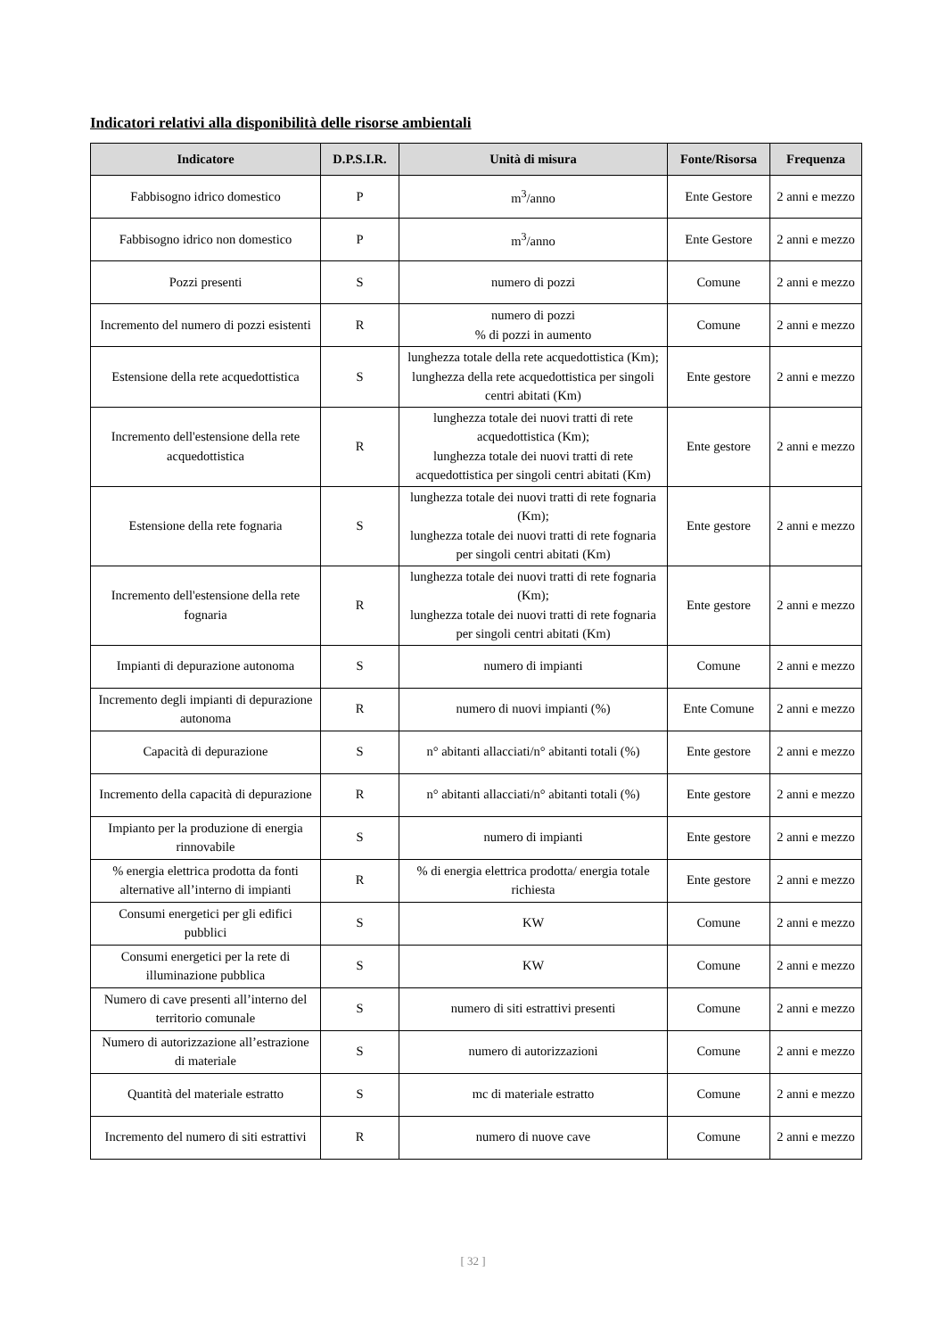Indicatori relativi alla disponibilità delle risorse ambientali
| Indicatore | D.P.S.I.R. | Unità di misura | Fonte/Risorsa | Frequenza |
| --- | --- | --- | --- | --- |
| Fabbisogno idrico domestico | P | m<sup>3</sup>/anno | Ente Gestore | 2 anni e mezzo |
| Fabbisogno idrico non domestico | P | m<sup>3</sup>/anno | Ente Gestore | 2 anni e mezzo |
| Pozzi presenti | S | numero di pozzi | Comune | 2 anni e mezzo |
| Incremento del numero di pozzi esistenti | R | numero di pozzi % di pozzi in aumento | Comune | 2 anni e mezzo |
| Estensione della rete acquedottistica | S | lunghezza totale della rete acquedottistica (Km); lunghezza della rete acquedottistica per singoli centri abitati (Km) | Ente gestore | 2 anni e mezzo |
| Incremento dell'estensione della rete acquedottistica | R | lunghezza totale dei nuovi tratti di rete acquedottistica (Km); lunghezza totale dei nuovi tratti di rete acquedottistica per singoli centri abitati (Km) | Ente gestore | 2 anni e mezzo |
| Estensione della rete fognaria | S | lunghezza totale dei nuovi tratti di rete fognaria (Km); lunghezza totale dei nuovi tratti di rete fognaria per singoli centri abitati (Km) | Ente gestore | 2 anni e mezzo |
| Incremento dell'estensione della rete fognaria | R | lunghezza totale dei nuovi tratti di rete fognaria (Km); lunghezza totale dei nuovi tratti di rete fognaria per singoli centri abitati (Km) | Ente gestore | 2 anni e mezzo |
| Impianti di depurazione autonoma | S | numero di impianti | Comune | 2 anni e mezzo |
| Incremento degli impianti di depurazione autonoma | R | numero di nuovi impianti (%) | Ente Comune | 2 anni e mezzo |
| Capacità di depurazione | S | n° abitanti allacciati/n° abitanti totali (%) | Ente gestore | 2 anni e mezzo |
| Incremento della capacità di depurazione | R | n° abitanti allacciati/n° abitanti totali (%) | Ente gestore | 2 anni e mezzo |
| Impianto per la produzione di energia rinnovabile | S | numero di impianti | Ente gestore | 2 anni e mezzo |
| % energia elettrica prodotta da fonti alternative all’interno di impianti | R | % di energia elettrica prodotta/ energia totale richiesta | Ente gestore | 2 anni e mezzo |
| Consumi energetici per gli edifici pubblici | S | KW | Comune | 2 anni e mezzo |
| Consumi energetici per la rete di illuminazione pubblica | S | KW | Comune | 2 anni e mezzo |
| Numero di cave presenti all’interno del territorio comunale | S | numero di siti estrattivi presenti | Comune | 2 anni e mezzo |
| Numero di autorizzazione all’estrazione di materiale | S | numero di autorizzazioni | Comune | 2 anni e mezzo |
| Quantità del materiale estratto | S | mc di materiale estratto | Comune | 2 anni e mezzo |
| Incremento del numero di siti estrattivi | R | numero di nuove cave | Comune | 2 anni e mezzo |
[ 32 ]